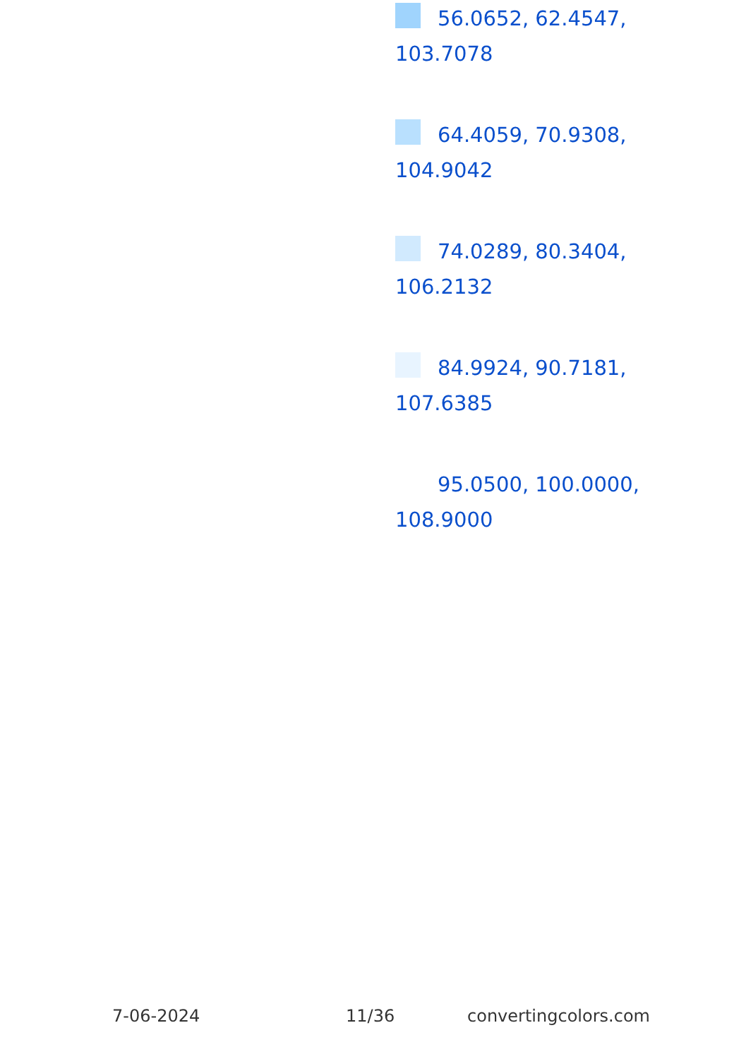56.0652, 62.4547, 103.7078
64.4059, 70.9308, 104.9042
74.0289, 80.3404, 106.2132
84.9924, 90.7181, 107.6385
95.0500, 100.0000, 108.9000
7-06-2024 11/36 convertingcolors.com